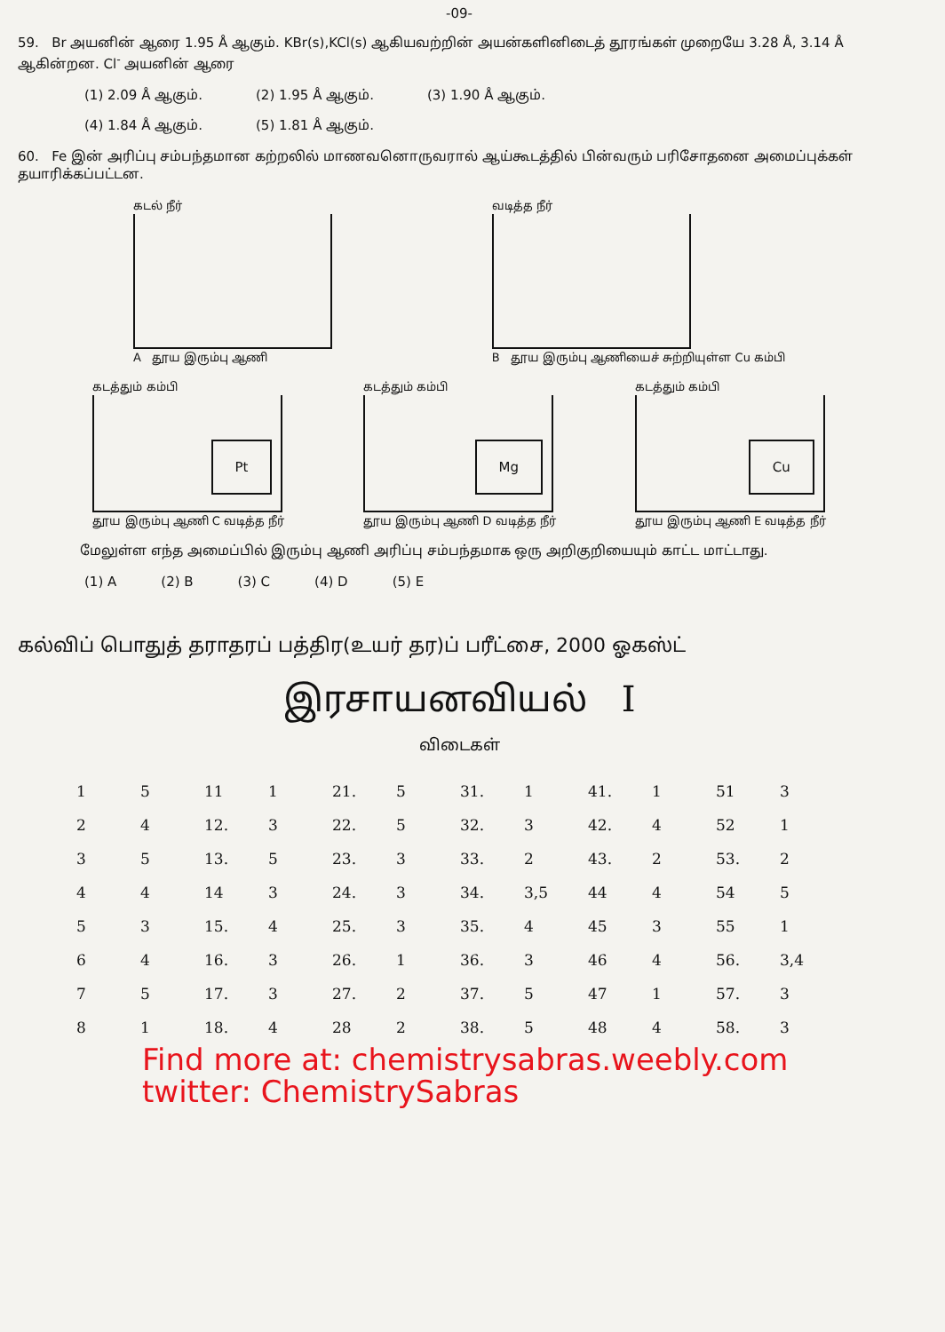-09-
59. Br அயனின் ஆரை 1.95 Å ஆகும். KBr(s),KCl(s) ஆகியவற்றின் அயன்களினிடைத் தூரங்கள் முறையே 3.28 Å, 3.14 Å ஆகின்றன. Cl<sup>-</sup> அயனின் ஆரை
(1) 2.09 Å ஆகும். (2) 1.95 Å ஆகும். (3) 1.90 Å ஆகும்.
(4) 1.84 Å ஆகும். (5) 1.81 Å ஆகும்.
60. Fe இன் அரிப்பு சம்பந்தமான கற்றலில் மாணவனொருவரால் ஆய்கூடத்தில் பின்வரும் பரிசோதனை அமைப்புக்கள் தயாரிக்கப்பட்டன.
கடல் நீர்
A தூய இரும்பு ஆணி
வடித்த நீர்
B தூய இரும்பு ஆணியைச் சுற்றியுள்ள Cu கம்பி
கடத்தும் கம்பி
Pt
தூய இரும்பு ஆணி C வடித்த நீர்
கடத்தும் கம்பி
Mg
தூய இரும்பு ஆணி D வடித்த நீர்
கடத்தும் கம்பி
Cu
தூய இரும்பு ஆணி E வடித்த நீர்
மேலுள்ள எந்த அமைப்பில் இரும்பு ஆணி அரிப்பு சம்பந்தமாக ஒரு அறிகுறியையும் காட்ட மாட்டாது.
(1) A (2) B (3) C (4) D (5) E
கல்விப் பொதுத் தராதரப் பத்திர(உயர் தர)ப் பரீட்சை, 2000 ஓகஸ்ட்
இரசாயனவியல் I
விடைகள்
| 1 | 5 | 11 | 1 | 21. | 5 | 31. | 1 | 41. | 1 | 51 | 3 |
| 2 | 4 | 12. | 3 | 22. | 5 | 32. | 3 | 42. | 4 | 52 | 1 |
| 3 | 5 | 13. | 5 | 23. | 3 | 33. | 2 | 43. | 2 | 53. | 2 |
| 4 | 4 | 14 | 3 | 24. | 3 | 34. | 3,5 | 44 | 4 | 54 | 5 |
| 5 | 3 | 15. | 4 | 25. | 3 | 35. | 4 | 45 | 3 | 55 | 1 |
| 6 | 4 | 16. | 3 | 26. | 1 | 36. | 3 | 46 | 4 | 56. | 3,4 |
| 7 | 5 | 17. | 3 | 27. | 2 | 37. | 5 | 47 | 1 | 57. | 3 |
| 8 | 1 | 18. | 4 | 28 | 2 | 38. | 5 | 48 | 4 | 58. | 3 |
Find more at: chemistrysabras.weebly.com
twitter: ChemistrySabras